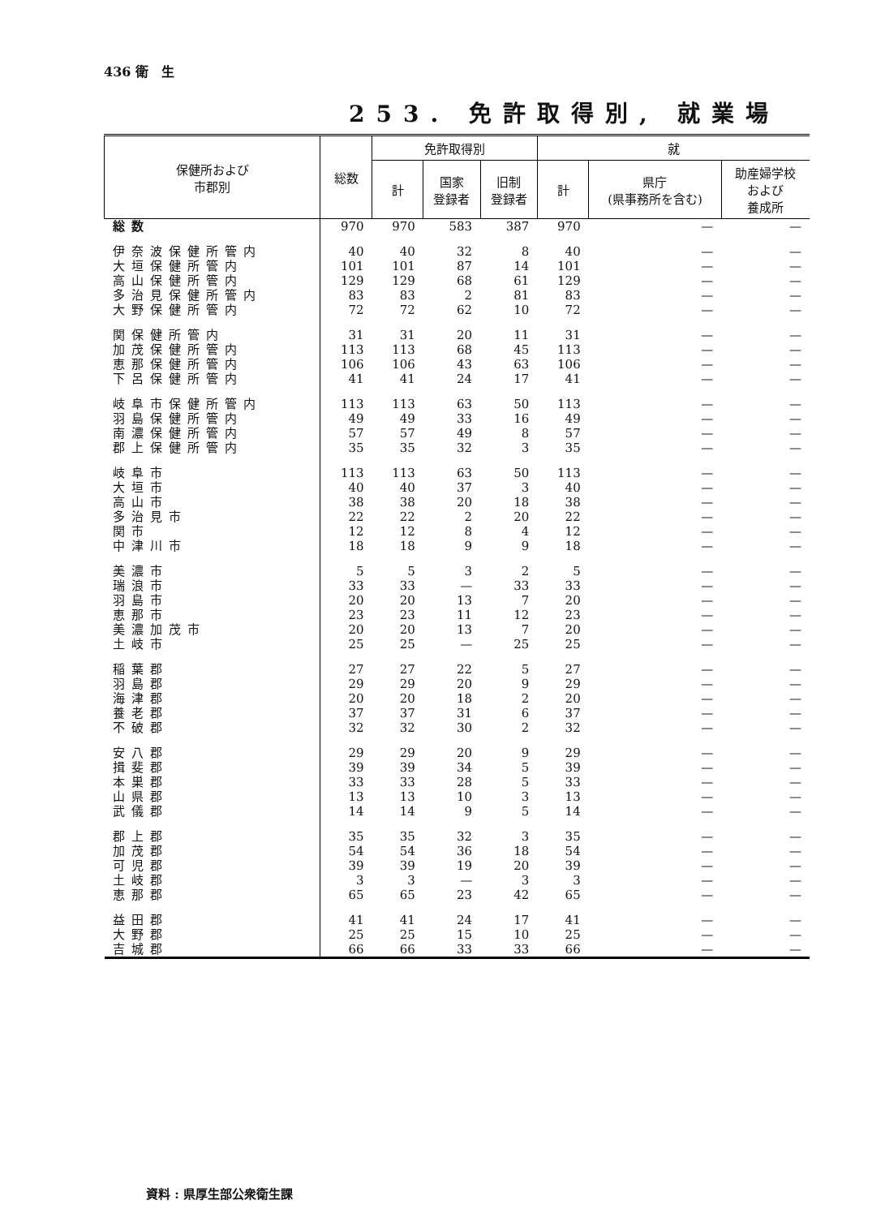436 衛　生
253. 免許取得別, 就業場
| 保健所および 市郡別 | 総数 | 免許取得別 | | | 就 | | |
| --- | --- | --- | --- | --- | --- | --- | --- |
| | | 計 | 国家 登録者 | 旧制 登録者 | 計 | 県庁 (県事務所を含む) | 助産婦学校 および 養成所 |
| 総数 | 970 | 970 | 583 | 387 | 970 | — | — |
| 伊奈波保健所管内 | 40 | 40 | 32 | 8 | 40 | — | — |
| 大垣保健所管内 | 101 | 101 | 87 | 14 | 101 | — | — |
| 高山保健所管内 | 129 | 129 | 68 | 61 | 129 | — | — |
| 多治見保健所管内 | 83 | 83 | 2 | 81 | 83 | — | — |
| 大野保健所管内 | 72 | 72 | 62 | 10 | 72 | — | — |
| 関保健所管内 | 31 | 31 | 20 | 11 | 31 | — | — |
| 加茂保健所管内 | 113 | 113 | 68 | 45 | 113 | — | — |
| 恵那保健所管内 | 106 | 106 | 43 | 63 | 106 | — | — |
| 下呂保健所管内 | 41 | 41 | 24 | 17 | 41 | — | — |
| 岐阜市保健所管内 | 113 | 113 | 63 | 50 | 113 | — | — |
| 羽島保健所管内 | 49 | 49 | 33 | 16 | 49 | — | — |
| 南濃保健所管内 | 57 | 57 | 49 | 8 | 57 | — | — |
| 郡上保健所管内 | 35 | 35 | 32 | 3 | 35 | — | — |
| 岐阜市 | 113 | 113 | 63 | 50 | 113 | — | — |
| 大垣市 | 40 | 40 | 37 | 3 | 40 | — | — |
| 高山市 | 38 | 38 | 20 | 18 | 38 | — | — |
| 多治見市 | 22 | 22 | 2 | 20 | 22 | — | — |
| 関市 | 12 | 12 | 8 | 4 | 12 | — | — |
| 中津川市 | 18 | 18 | 9 | 9 | 18 | — | — |
| 美濃市 | 5 | 5 | 3 | 2 | 5 | — | — |
| 瑞浪市 | 33 | 33 | — | 33 | 33 | — | — |
| 羽島市 | 20 | 20 | 13 | 7 | 20 | — | — |
| 恵那市 | 23 | 23 | 11 | 12 | 23 | — | — |
| 美濃加茂市 | 20 | 20 | 13 | 7 | 20 | — | — |
| 土岐市 | 25 | 25 | — | 25 | 25 | — | — |
| 稲葉郡 | 27 | 27 | 22 | 5 | 27 | — | — |
| 羽島郡 | 29 | 29 | 20 | 9 | 29 | — | — |
| 海津郡 | 20 | 20 | 18 | 2 | 20 | — | — |
| 養老郡 | 37 | 37 | 31 | 6 | 37 | — | — |
| 不破郡 | 32 | 32 | 30 | 2 | 32 | — | — |
| 安八郡 | 29 | 29 | 20 | 9 | 29 | — | — |
| 揖斐郡 | 39 | 39 | 34 | 5 | 39 | — | — |
| 本巣郡 | 33 | 33 | 28 | 5 | 33 | — | — |
| 山県郡 | 13 | 13 | 10 | 3 | 13 | — | — |
| 武儀郡 | 14 | 14 | 9 | 5 | 14 | — | — |
| 郡上郡 | 35 | 35 | 32 | 3 | 35 | — | — |
| 加茂郡 | 54 | 54 | 36 | 18 | 54 | — | — |
| 可児郡 | 39 | 39 | 19 | 20 | 39 | — | — |
| 土岐郡 | 3 | 3 | — | 3 | 3 | — | — |
| 恵那郡 | 65 | 65 | 23 | 42 | 65 | — | — |
| 益田郡 | 41 | 41 | 24 | 17 | 41 | — | — |
| 大野郡 | 25 | 25 | 15 | 10 | 25 | — | — |
| 吉城郡 | 66 | 66 | 33 | 33 | 66 | — | — |
資料 : 県厚生部公衆衛生課